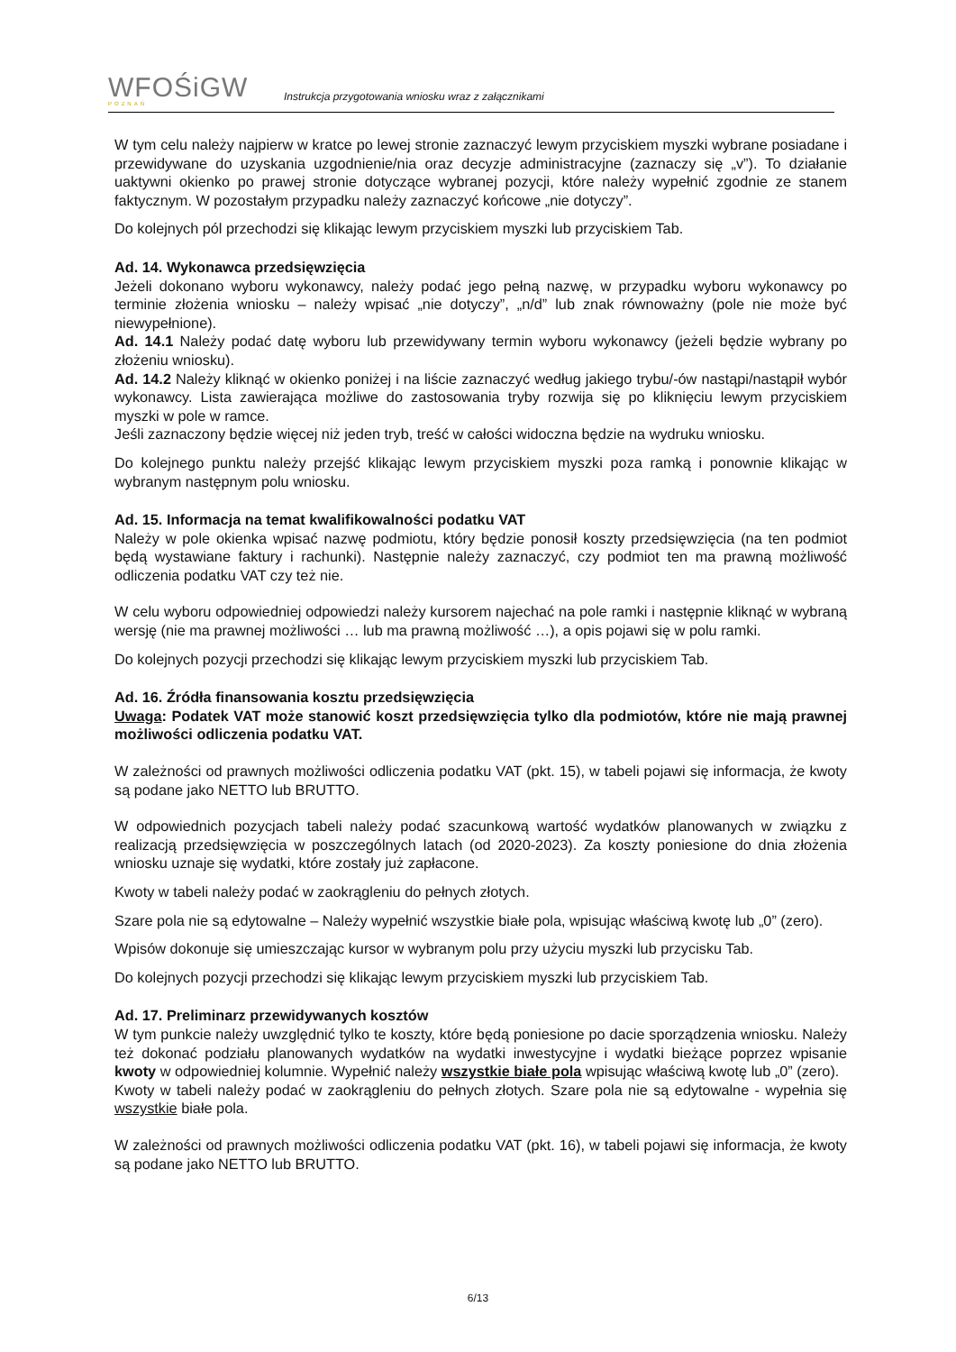WFOŚiGW
POZNAŃ
Instrukcja przygotowania wniosku wraz z załącznikami
W tym celu należy najpierw w kratce po lewej stronie zaznaczyć lewym przyciskiem myszki wybrane posiadane i przewidywane do uzyskania uzgodnienie/nia oraz decyzje administracyjne (zaznaczy się „v”). To działanie uaktywni okienko po prawej stronie dotyczące wybranej pozycji, które należy wypełnić zgodnie ze stanem faktycznym. W pozostałym przypadku należy zaznaczyć końcowe „nie dotyczy”.
Do kolejnych pól przechodzi się klikając lewym przyciskiem myszki lub przyciskiem Tab.
Ad. 14. Wykonawca przedsięwzięcia
Jeżeli dokonano wyboru wykonawcy, należy podać jego pełną nazwę, w przypadku wyboru wykonawcy po terminie złożenia wniosku – należy wpisać „nie dotyczy”, „n/d” lub znak równoważny (pole nie może być niewypełnione).
Ad. 14.1 Należy podać datę wyboru lub przewidywany termin wyboru wykonawcy (jeżeli będzie wybrany po złożeniu wniosku).
Ad. 14.2 Należy kliknąć w okienko poniżej i na liście zaznaczyć według jakiego trybu/-ów nastąpi/nastąpił wybór wykonawcy. Lista zawierająca możliwe do zastosowania tryby rozwija się po kliknięciu lewym przyciskiem myszki w pole w ramce.
Jeśli zaznaczony będzie więcej niż jeden tryb, treść w całości widoczna będzie na wydruku wniosku.
Do kolejnego punktu należy przejść klikając lewym przyciskiem myszki poza ramką i ponownie klikając w wybranym następnym polu wniosku.
Ad. 15. Informacja na temat kwalifikowalności podatku VAT
Należy w pole okienka wpisać nazwę podmiotu, który będzie ponosił koszty przedsięwzięcia (na ten podmiot będą wystawiane faktury i rachunki). Następnie należy zaznaczyć, czy podmiot ten ma prawną możliwość odliczenia podatku VAT czy też nie.
W celu wyboru odpowiedniej odpowiedzi należy kursorem najechać na pole ramki i następnie kliknąć w wybraną wersję (nie ma prawnej możliwości … lub ma prawną możliwość …), a opis pojawi się w polu ramki.
Do kolejnych pozycji przechodzi się klikając lewym przyciskiem myszki lub przyciskiem Tab.
Ad. 16. Źródła finansowania kosztu przedsięwzięcia
Uwaga: Podatek VAT może stanowić koszt przedsięwzięcia tylko dla podmiotów, które nie mają prawnej możliwości odliczenia podatku VAT.
W zależności od prawnych możliwości odliczenia podatku VAT (pkt. 15), w tabeli pojawi się informacja, że kwoty są podane jako NETTO lub BRUTTO.
W odpowiednich pozycjach tabeli należy podać szacunkową wartość wydatków planowanych w związku z realizacją przedsięwzięcia w poszczególnych latach (od 2020-2023). Za koszty poniesione do dnia złożenia wniosku uznaje się wydatki, które zostały już zapłacone.
Kwoty w tabeli należy podać w zaokrągleniu do pełnych złotych.
Szare pola nie są edytowalne – Należy wypełnić wszystkie białe pola, wpisując właściwą kwotę lub „0” (zero).
Wpisów dokonuje się umieszczając kursor w wybranym polu przy użyciu myszki lub przycisku Tab.
Do kolejnych pozycji przechodzi się klikając lewym przyciskiem myszki lub przyciskiem Tab.
Ad. 17. Preliminarz przewidywanych kosztów
W tym punkcie należy uwzględnić tylko te koszty, które będą poniesione po dacie sporządzenia wniosku. Należy też dokonać podziału planowanych wydatków na wydatki inwestycyjne i wydatki bieżące poprzez wpisanie kwoty w odpowiedniej kolumnie. Wypełnić należy wszystkie białe pola wpisując właściwą kwotę lub „0” (zero).
Kwoty w tabeli należy podać w zaokrągleniu do pełnych złotych. Szare pola nie są edytowalne - wypełnia się wszystkie białe pola.
W zależności od prawnych możliwości odliczenia podatku VAT (pkt. 16), w tabeli pojawi się informacja, że kwoty są podane jako NETTO lub BRUTTO.
6/13